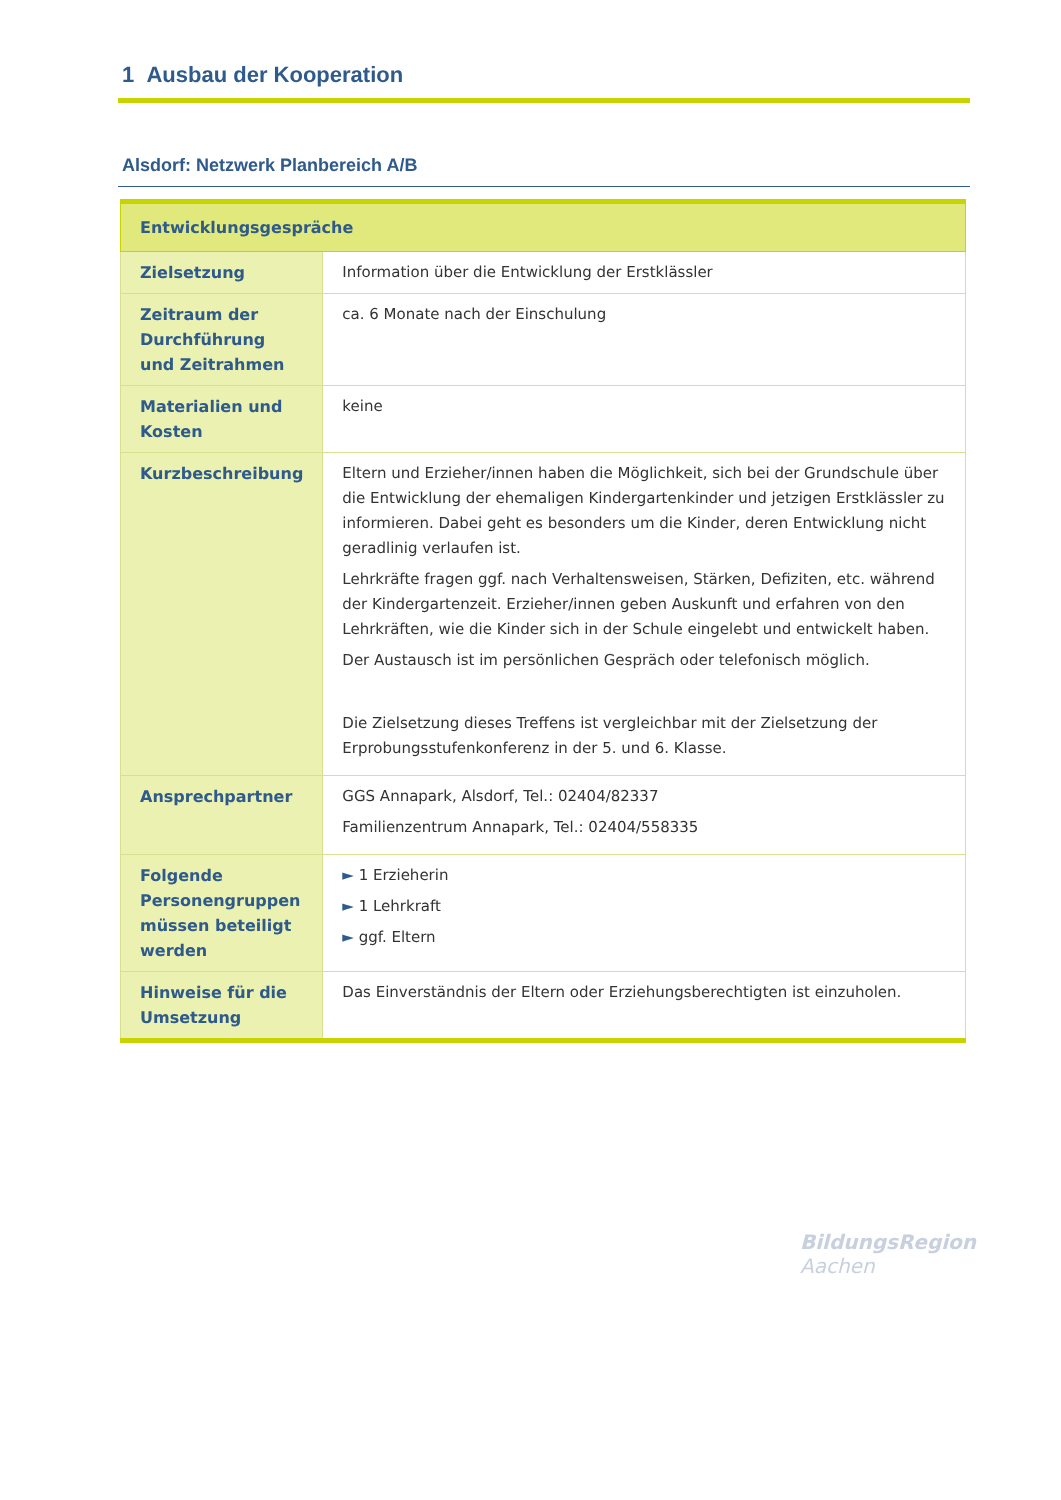1 Ausbau der Kooperation
Alsdorf: Netzwerk Planbereich A/B
| Entwicklungsgespräche | |
| --- | --- |
| Zielsetzung | Information über die Entwicklung der Erstklässler |
| Zeitraum der Durchführung und Zeitrahmen | ca. 6 Monate nach der Einschulung |
| Materialien und Kosten | keine |
| Kurzbeschreibung | Eltern und Erzieher/innen haben die Möglichkeit, sich bei der Grundschule über die Entwicklung der ehemaligen Kindergartenkinder und jetzigen Erstklässler zu informieren. Dabei geht es besonders um die Kinder, deren Entwicklung nicht geradlinig verlaufen ist. Lehrkräfte fragen ggf. nach Verhaltensweisen, Stärken, Defiziten, etc. während der Kindergartenzeit. Erzieher/innen geben Auskunft und erfahren von den Lehrkräften, wie die Kinder sich in der Schule eingelebt und entwickelt haben. Der Austausch ist im persönlichen Gespräch oder telefonisch möglich. Die Zielsetzung dieses Treffens ist vergleichbar mit der Zielsetzung der Erprobungsstufenkonferenz in der 5. und 6. Klasse. |
| Ansprechpartner | GGS Annapark, Alsdorf, Tel.: 02404/82337 Familienzentrum Annapark, Tel.: 02404/558335 |
| Folgende Personengruppen müssen beteiligt werden | ► 1 Erzieherin ► 1 Lehrkraft ► ggf. Eltern |
| Hinweise für die Umsetzung | Das Einverständnis der Eltern oder Erziehungsberechtigten ist einzuholen. |
BildungsRegion
Aachen